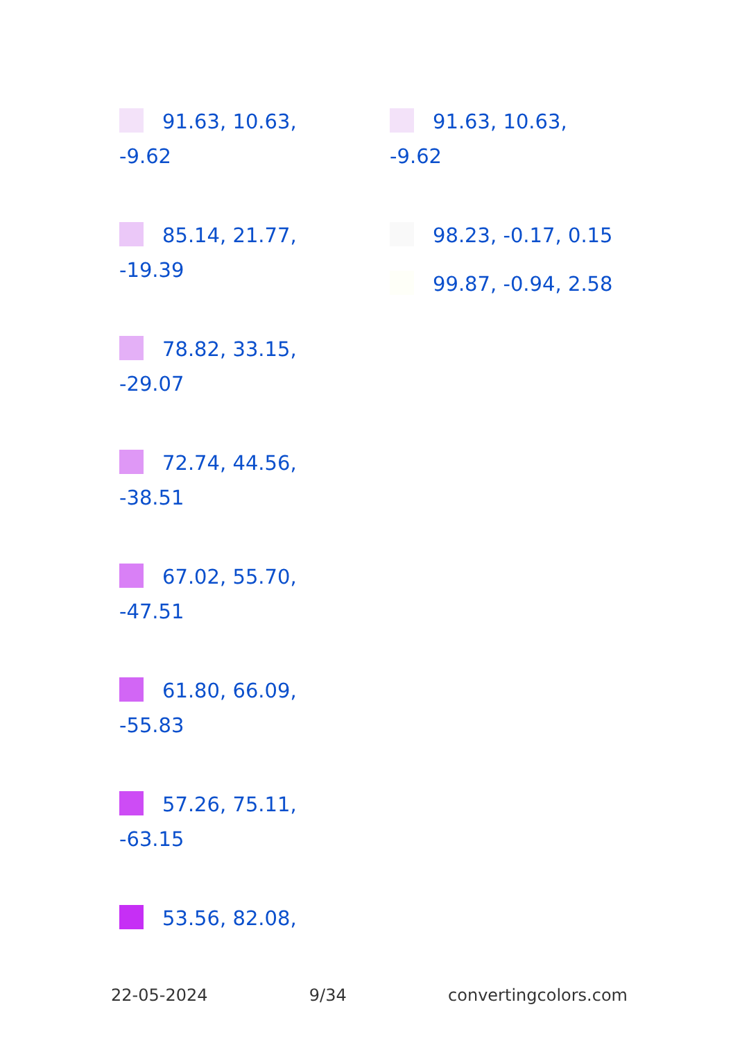91.63, 10.63, -9.62
85.14, 21.77, -19.39
78.82, 33.15, -29.07
72.74, 44.56, -38.51
67.02, 55.70, -47.51
61.80, 66.09, -55.83
57.26, 75.11, -63.15
53.56, 82.08,
91.63, 10.63, -9.62
98.23, -0.17, 0.15
99.87, -0.94, 2.58
22-05-2024 9/34 convertingcolors.com